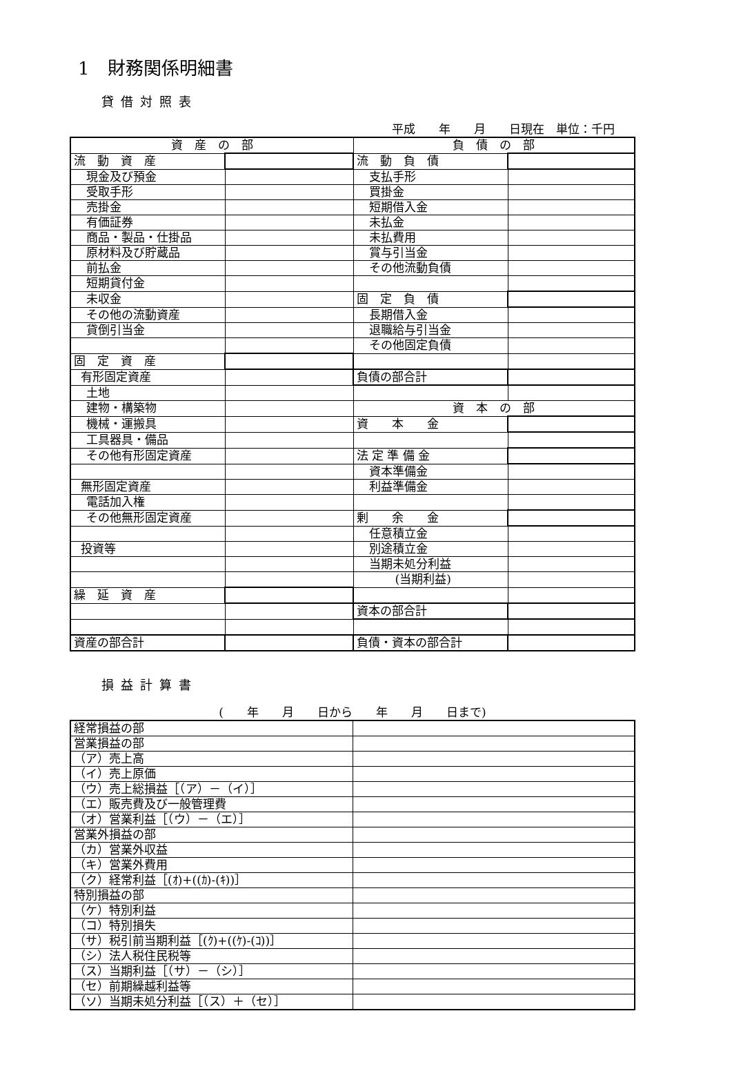1　財務関係明細書
貸借対照表
平成　　年　　月　　日現在　単位：千円
| 資 産 の 部 | | 負 債 の 部 | |
| 流 動 資 産 | | 流 動 負 債 | |
| 現金及び預金 | | 支払手形 | |
| 受取手形 | | 買掛金 | |
| 売掛金 | | 短期借入金 | |
| 有価証券 | | 未払金 | |
| 商品・製品・仕掛品 | | 未払費用 | |
| 原材料及び貯蔵品 | | 賞与引当金 | |
| 前払金 | | その他流動負債 | |
| 短期貸付金 | | | |
| 未収金 | | 固 定 負 債 | |
| その他の流動資産 | | 長期借入金 | |
| 貸倒引当金 | | 退職給与引当金 | |
| | | その他固定負債 | |
| 固 定 資 産 | | | |
| 有形固定資産 | | 負債の部合計 | |
| 土地 | | | |
| 建物・構築物 | | 資 本 の 部 | |
| 機械・運搬具 | | 資 本 金 | |
| 工具器具・備品 | | | |
| その他有形固定資産 | | 法 定 準 備 金 | |
| | | 資本準備金 | |
| 無形固定資産 | | 利益準備金 | |
| 電話加入権 | | | |
| その他無形固定資産 | | 剰 余 金 | |
| | | 任意積立金 | |
| 投資等 | | 別途積立金 | |
| | | 当期未処分利益 | |
| | | (当期利益) | |
| 繰 延 資 産 | | | |
| | | 資本の部合計 | |
| 資産の部合計 | | 負債・資本の部合計 | |
損益計算書
(　　年　　月　　日から　　年　　月　　日まで)
| 経常損益の部 | |
| 営業損益の部 | |
| （ア）売上高 | |
| （イ）売上原価 | |
| （ウ）売上総損益［（ア）－（イ）］ | |
| （エ）販売費及び一般管理費 | |
| （オ）営業利益［（ウ）－（エ）］ | |
| 営業外損益の部 | |
| （カ）営業外収益 | |
| （キ）営業外費用 | |
| （ク）経常利益［(ｵ)+((ｶ)-(ｷ))］ | |
| 特別損益の部 | |
| （ケ）特別利益 | |
| （コ）特別損失 | |
| （サ）税引前当期利益［(ｸ)+((ｹ)-(ｺ))］ | |
| （シ）法人税住民税等 | |
| （ス）当期利益［（サ）－（シ）］ | |
| （セ）前期繰越利益等 | |
| （ソ）当期未処分利益［（ス）＋（セ）］ | |